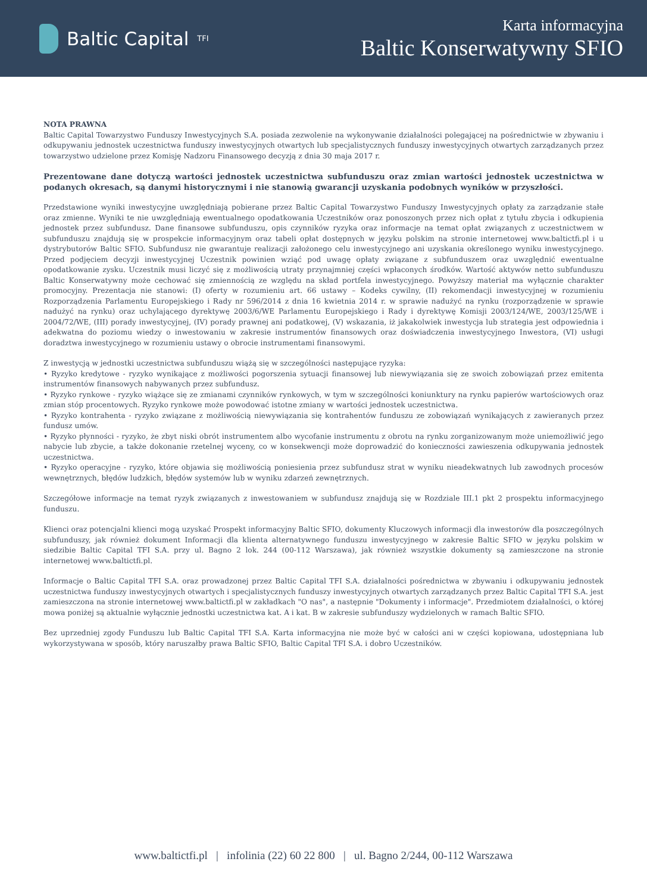Baltic Capital <sup>TFI</sup>
Karta informacyjna
Baltic Konserwatywny SFIO
NOTA PRAWNA
Baltic Capital Towarzystwo Funduszy Inwestycyjnych S.A. posiada zezwolenie na wykonywanie działalności polegającej na pośrednictwie w zbywaniu i odkupywaniu jednostek uczestnictwa funduszy inwestycyjnych otwartych lub specjalistycznych funduszy inwestycyjnych otwartych zarządzanych przez towarzystwo udzielone przez Komisję Nadzoru Finansowego decyzją z dnia 30 maja 2017 r.
Prezentowane dane dotyczą wartości jednostek uczestnictwa subfunduszu oraz zmian wartości jednostek uczestnictwa w podanych okresach, są danymi historycznymi i nie stanowią gwarancji uzyskania podobnych wyników w przyszłości.
Przedstawione wyniki inwestycyjne uwzględniają pobierane przez Baltic Capital Towarzystwo Funduszy Inwestycyjnych opłaty za zarządzanie stałe oraz zmienne. Wyniki te nie uwzględniają ewentualnego opodatkowania Uczestników oraz ponoszonych przez nich opłat z tytułu zbycia i odkupienia jednostek przez subfundusz. Dane finansowe subfunduszu, opis czynników ryzyka oraz informacje na temat opłat związanych z uczestnictwem w subfunduszu znajdują się w prospekcie informacyjnym oraz tabeli opłat dostępnych w języku polskim na stronie internetowej www.baltictfi.pl i u dystrybutorów Baltic SFIO. Subfundusz nie gwarantuje realizacji założonego celu inwestycyjnego ani uzyskania określonego wyniku inwestycyjnego. Przed podjęciem decyzji inwestycyjnej Uczestnik powinien wziąć pod uwagę opłaty związane z subfunduszem oraz uwzględnić ewentualne opodatkowanie zysku. Uczestnik musi liczyć się z możliwością utraty przynajmniej części wpłaconych środków. Wartość aktywów netto subfunduszu Baltic Konserwatywny może cechować się zmiennością ze względu na skład portfela inwestycyjnego. Powyższy materiał ma wyłącznie charakter promocyjny. Prezentacja nie stanowi: (I) oferty w rozumieniu art. 66 ustawy – Kodeks cywilny, (II) rekomendacji inwestycyjnej w rozumieniu Rozporządzenia Parlamentu Europejskiego i Rady nr 596/2014 z dnia 16 kwietnia 2014 r. w sprawie nadużyć na rynku (rozporządzenie w sprawie nadużyć na rynku) oraz uchylającego dyrektywę 2003/6/WE Parlamentu Europejskiego i Rady i dyrektywę Komisji 2003/124/WE, 2003/125/WE i 2004/72/WE, (III) porady inwestycyjnej, (IV) porady prawnej ani podatkowej, (V) wskazania, iż jakakolwiek inwestycja lub strategia jest odpowiednia i adekwatna do poziomu wiedzy o inwestowaniu w zakresie instrumentów finansowych oraz doświadczenia inwestycyjnego Inwestora, (VI) usługi doradztwa inwestycyjnego w rozumieniu ustawy o obrocie instrumentami finansowymi.
Z inwestycją w jednostki uczestnictwa subfunduszu wiążą się w szczególności następujące ryzyka:
• Ryzyko kredytowe - ryzyko wynikające z możliwości pogorszenia sytuacji finansowej lub niewywiązania się ze swoich zobowiązań przez emitenta instrumentów finansowych nabywanych przez subfundusz.
• Ryzyko rynkowe - ryzyko wiążące się ze zmianami czynników rynkowych, w tym w szczególności koniunktury na rynku papierów wartościowych oraz zmian stóp procentowych. Ryzyko rynkowe może powodować istotne zmiany w wartości jednostek uczestnictwa.
• Ryzyko kontrahenta - ryzyko związane z możliwością niewywiązania się kontrahentów funduszu ze zobowiązań wynikających z zawieranych przez fundusz umów.
• Ryzyko płynności - ryzyko, że zbyt niski obrót instrumentem albo wycofanie instrumentu z obrotu na rynku zorganizowanym może uniemożliwić jego nabycie lub zbycie, a także dokonanie rzetelnej wyceny, co w konsekwencji może doprowadzić do konieczności zawieszenia odkupywania jednostek uczestnictwa.
• Ryzyko operacyjne - ryzyko, które objawia się możliwością poniesienia przez subfundusz strat w wyniku nieadekwatnych lub zawodnych procesów wewnętrznych, błędów ludzkich, błędów systemów lub w wyniku zdarzeń zewnętrznych.
Szczegółowe informacje na temat ryzyk związanych z inwestowaniem w subfundusz znajdują się w Rozdziale III.1 pkt 2 prospektu informacyjnego funduszu.
Klienci oraz potencjalni klienci mogą uzyskać Prospekt informacyjny Baltic SFIO, dokumenty Kluczowych informacji dla inwestorów dla poszczególnych subfunduszy, jak również dokument Informacji dla klienta alternatywnego funduszu inwestycyjnego w zakresie Baltic SFIO w języku polskim w siedzibie Baltic Capital TFI S.A. przy ul. Bagno 2 lok. 244 (00-112 Warszawa), jak również wszystkie dokumenty są zamieszczone na stronie internetowej www.baltictfi.pl.
Informacje o Baltic Capital TFI S.A. oraz prowadzonej przez Baltic Capital TFI S.A. działalności pośrednictwa w zbywaniu i odkupywaniu jednostek uczestnictwa funduszy inwestycyjnych otwartych i specjalistycznych funduszy inwestycyjnych otwartych zarządzanych przez Baltic Capital TFI S.A. jest zamieszczona na stronie internetowej www.baltictfi.pl w zakładkach "O nas", a następnie "Dokumenty i informacje". Przedmiotem działalności, o której mowa poniżej są aktualnie wyłącznie jednostki uczestnictwa kat. A i kat. B w zakresie subfunduszy wydzielonych w ramach Baltic SFIO.
Bez uprzedniej zgody Funduszu lub Baltic Capital TFI S.A. Karta informacyjna nie może być w całości ani w części kopiowana, udostępniana lub wykorzystywana w sposób, który naruszałby prawa Baltic SFIO, Baltic Capital TFI S.A. i dobro Uczestników.
www.baltictfi.pl | infolinia (22) 60 22 800 | ul. Bagno 2/244, 00-112 Warszawa